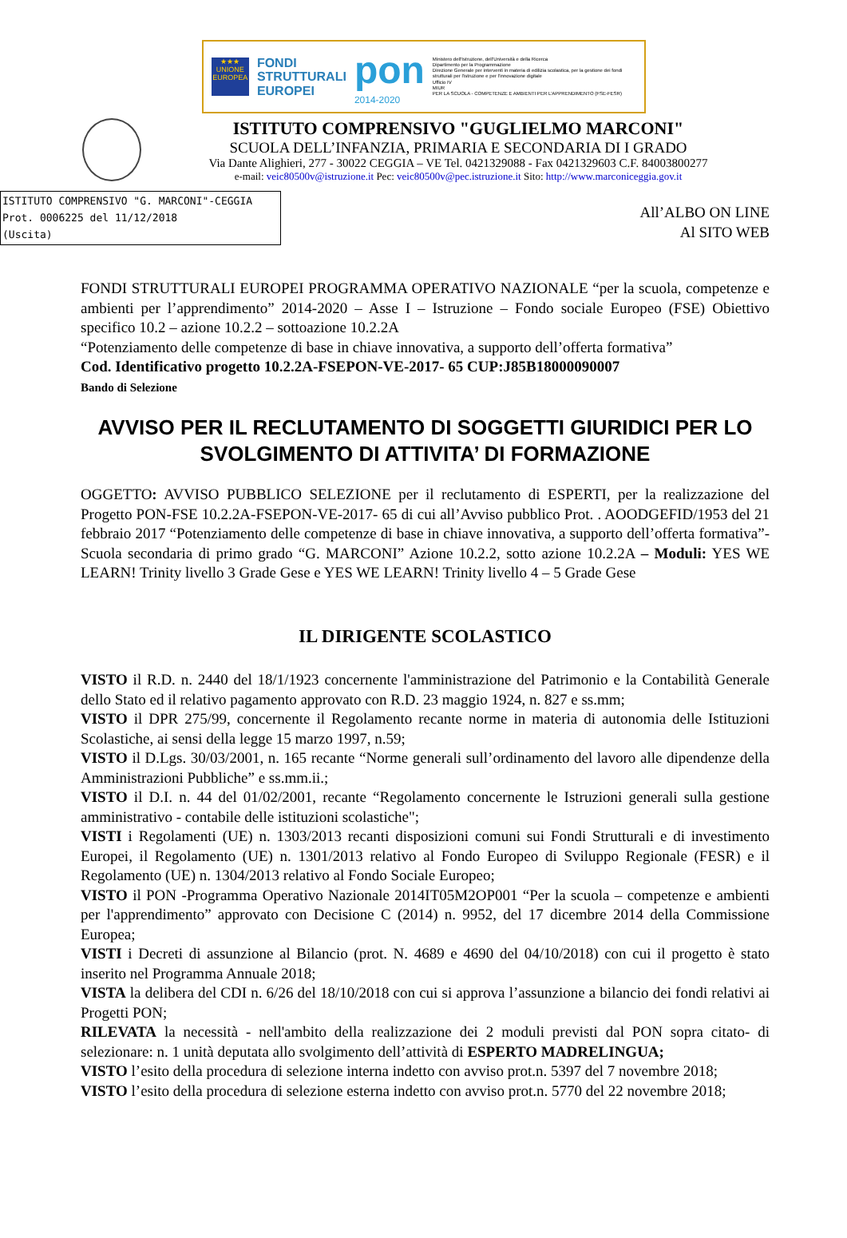★★★
UNIONE EUROPEA
FONDI
STRUTTURALI
EUROPEI
pon
2014-2020
Ministero dell'Istruzione, dell'Università e della Ricerca
Dipartimento per la Programmazione
Direzione Generale per interventi in materia di edilizia scolastica, per la gestione dei fondi strutturali per l'istruzione e per l'innovazione digitale
Ufficio IV
MIUR
PER LA SCUOLA - COMPETENZE E AMBIENTI PER L'APPRENDIMENTO (FSE-FESR)
ISTITUTO COMPRENSIVO "GUGLIELMO MARCONI"
SCUOLA DELL’INFANZIA, PRIMARIA E SECONDARIA DI I GRADO
Via Dante Alighieri, 277 - 30022 CEGGIA – VE Tel. 0421329088 - Fax 0421329603 C.F. 84003800277
e-mail: veic80500v@istruzione.it Pec: veic80500v@pec.istruzione.it Sito: http://www.marconiceggia.gov.it
ISTITUTO COMPRENSIVO "G. MARCONI"-CEGGIA
Prot. 0006225 del 11/12/2018
(Uscita)
All’ALBO ON LINE
Al SITO WEB
FONDI STRUTTURALI EUROPEI PROGRAMMA OPERATIVO NAZIONALE “per la scuola, competenze e ambienti per l’apprendimento” 2014-2020 – Asse I – Istruzione – Fondo sociale Europeo (FSE) Obiettivo specifico 10.2 – azione 10.2.2 – sottoazione 10.2.2A
“Potenziamento delle competenze di base in chiave innovativa, a supporto dell’offerta formativa”
Cod. Identificativo progetto 10.2.2A-FSEPON-VE-2017- 65 CUP:J85B18000090007
Bando di Selezione
AVVISO PER IL RECLUTAMENTO DI SOGGETTI GIURIDICI PER LO SVOLGIMENTO DI ATTIVITA’ DI FORMAZIONE
OGGETTO: AVVISO PUBBLICO SELEZIONE per il reclutamento di ESPERTI, per la realizzazione del Progetto PON-FSE 10.2.2A-FSEPON-VE-2017- 65 di cui all’Avviso pubblico Prot. . AOODGEFID/1953 del 21 febbraio 2017 “Potenziamento delle competenze di base in chiave innovativa, a supporto dell’offerta formativa”- Scuola secondaria di primo grado “G. MARCONI” Azione 10.2.2, sotto azione 10.2.2A – Moduli: YES WE LEARN! Trinity livello 3 Grade Gese e YES WE LEARN! Trinity livello 4 – 5 Grade Gese
IL DIRIGENTE SCOLASTICO
VISTO il R.D. n. 2440 del 18/1/1923 concernente l'amministrazione del Patrimonio e la Contabilità Generale dello Stato ed il relativo pagamento approvato con R.D. 23 maggio 1924, n. 827 e ss.mm;
VISTO il DPR 275/99, concernente il Regolamento recante norme in materia di autonomia delle Istituzioni Scolastiche, ai sensi della legge 15 marzo 1997, n.59;
VISTO il D.Lgs. 30/03/2001, n. 165 recante “Norme generali sull’ordinamento del lavoro alle dipendenze della Amministrazioni Pubbliche” e ss.mm.ii.;
VISTO il D.I. n. 44 del 01/02/2001, recante “Regolamento concernente le Istruzioni generali sulla gestione amministrativo - contabile delle istituzioni scolastiche";
VISTI i Regolamenti (UE) n. 1303/2013 recanti disposizioni comuni sui Fondi Strutturali e di investimento Europei, il Regolamento (UE) n. 1301/2013 relativo al Fondo Europeo di Sviluppo Regionale (FESR) e il Regolamento (UE) n. 1304/2013 relativo al Fondo Sociale Europeo;
VISTO il PON -Programma Operativo Nazionale 2014IT05M2OP001 “Per la scuola – competenze e ambienti per l'apprendimento” approvato con Decisione C (2014) n. 9952, del 17 dicembre 2014 della Commissione Europea;
VISTI i Decreti di assunzione al Bilancio (prot. N. 4689 e 4690 del 04/10/2018) con cui il progetto è stato inserito nel Programma Annuale 2018;
VISTA la delibera del CDI n. 6/26 del 18/10/2018 con cui si approva l’assunzione a bilancio dei fondi relativi ai Progetti PON;
RILEVATA la necessità - nell'ambito della realizzazione dei 2 moduli previsti dal PON sopra citato- di selezionare: n. 1 unità deputata allo svolgimento dell’attività di ESPERTO MADRELINGUA;
VISTO l’esito della procedura di selezione interna indetto con avviso prot.n. 5397 del 7 novembre 2018;
VISTO l’esito della procedura di selezione esterna indetto con avviso prot.n. 5770 del 22 novembre 2018;